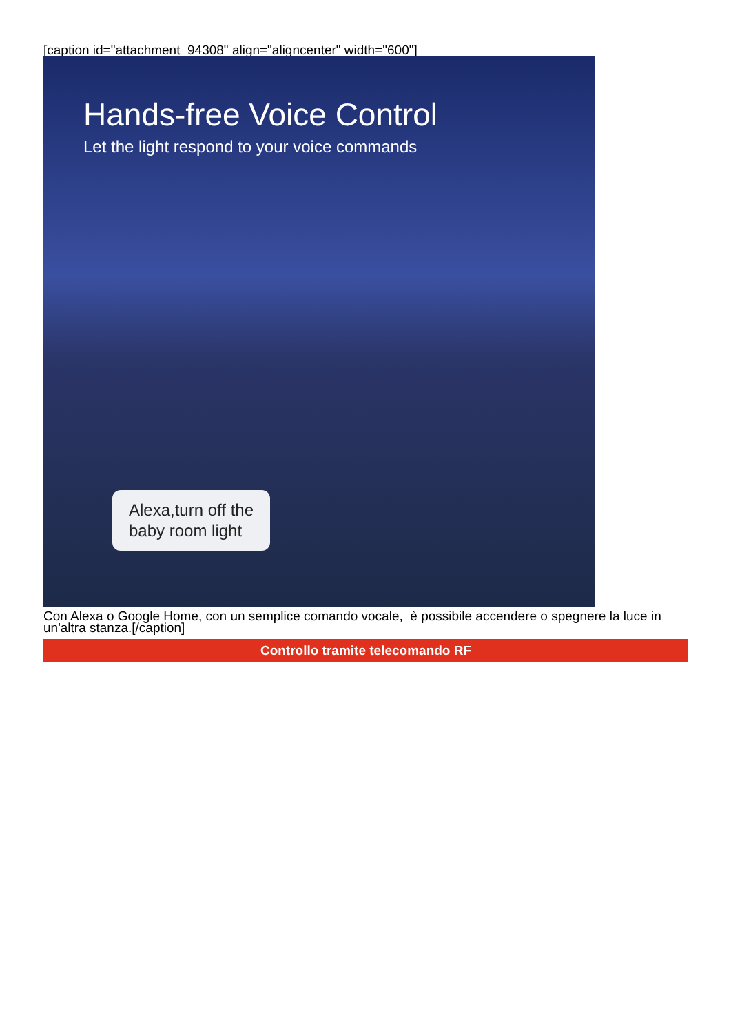[caption id="attachment_94308" align="aligncenter" width="600"]
Hands-free Voice Control
Let the light respond to your voice commands
Alexa,turn off the
baby room light
Con Alexa o Google Home, con un semplice comando vocale, è possibile accendere o spegnere la luce in un'altra stanza.[/caption]
Controllo tramite telecomando RF